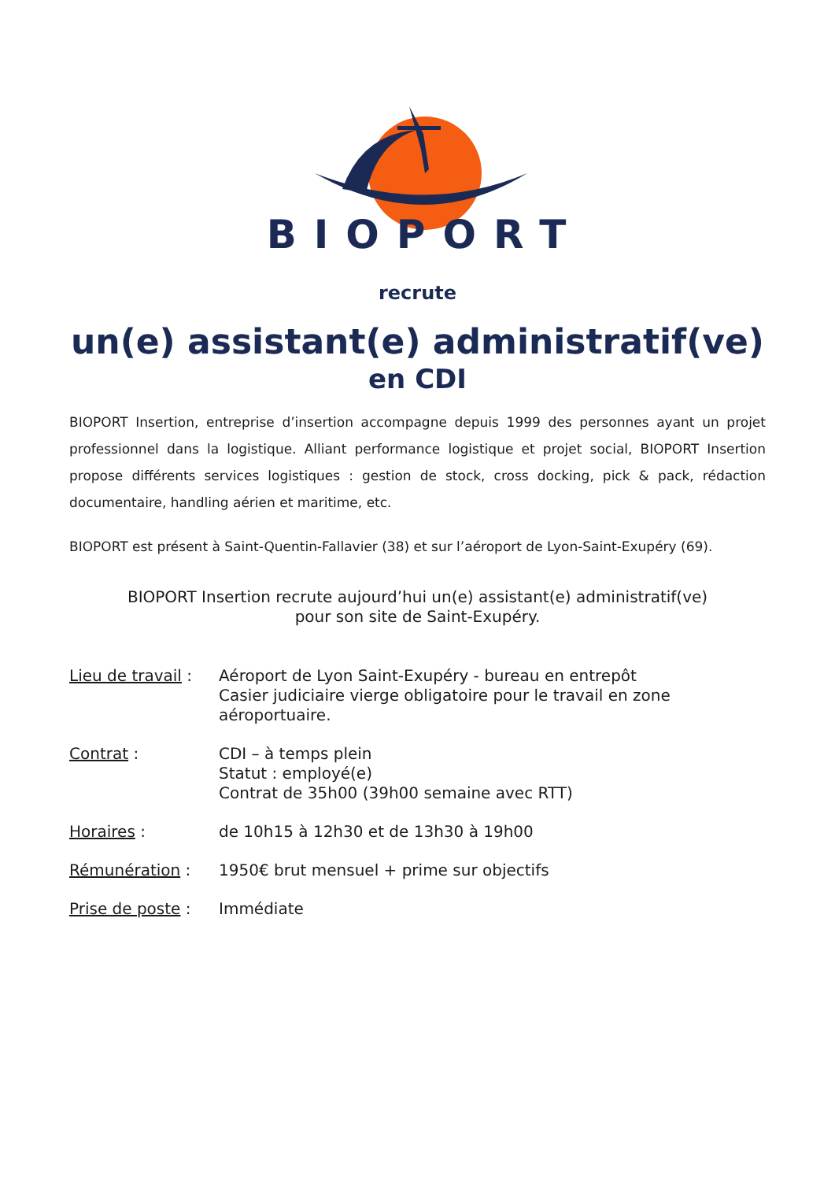BIOPORT
recrute
un(e) assistant(e) administratif(ve)
en CDI
BIOPORT Insertion, entreprise d’insertion accompagne depuis 1999 des personnes ayant un projet professionnel dans la logistique. Alliant performance logistique et projet social, BIOPORT Insertion propose différents services logistiques : gestion de stock, cross docking, pick & pack, rédaction documentaire, handling aérien et maritime, etc.
BIOPORT est présent à Saint-Quentin-Fallavier (38) et sur l’aéroport de Lyon-Saint-Exupéry (69).
BIOPORT Insertion recrute aujourd’hui un(e) assistant(e) administratif(ve)
pour son site de Saint-Exupéry.
Lieu de travail :
Aéroport de Lyon Saint-Exupéry - bureau en entrepôt
Casier judiciaire vierge obligatoire pour le travail en zone aéroportuaire.
Contrat : CDI – à temps plein
Statut : employé(e)
Contrat de 35h00 (39h00 semaine avec RTT)
Horaires : de 10h15 à 12h30 et de 13h30 à 19h00
Rémunération : 1950€ brut mensuel + prime sur objectifs
Prise de poste :
Immédiate